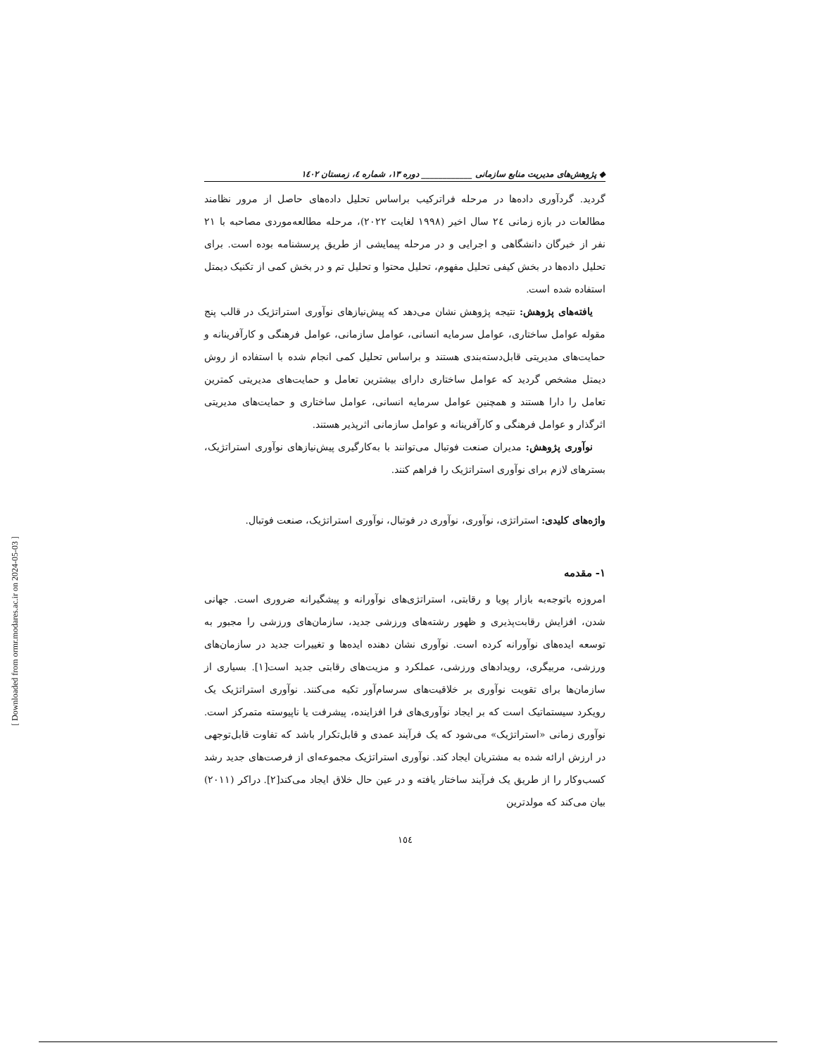◆ پژوهش‌های مدیریت منابع سازمانی ____________ دوره ۱۳، شماره ٤، زمستان ۱٤۰۲
گردید. گردآوری داده‌ها در مرحله فراترکیب براساس تحلیل داده‌های حاصل از مرور نظامند مطالعات در بازه زمانی ٢٤ سال اخیر (۱۹۹۸ لغایت ۲۰۲۲)، مرحله مطالعه‌موردی مصاحبه با ۲۱ نفر از خبرگان دانشگاهی و اجرایی و در مرحله پیمایشی از طریق پرسشنامه بوده است. برای تحلیل داده‌ها در بخش کیفی تحلیل مفهوم، تحلیل محتوا و تحلیل تم و در بخش کمی از تکنیک دیمتل استفاده شده است.
یافته‌های پژوهش: نتیجه پژوهش نشان می‌دهد که پیش‌نیازهای نوآوری استراتژیک در قالب پنج مقوله عوامل ساختاری، عوامل سرمایه انسانی، عوامل سازمانی، عوامل فرهنگی و کارآفرینانه و حمایت‌های مدیریتی قابل‌دسته‌بندی هستند و براساس تحلیل کمی انجام شده با استفاده از روش دیمتل مشخص گردید که عوامل ساختاری دارای بیشترین تعامل و حمایت‌های مدیریتی کمترین تعامل را دارا هستند و همچنین عوامل سرمایه انسانی، عوامل ساختاری و حمایت‌های مدیریتی اثرگذار و عوامل فرهنگی و کارآفرینانه و عوامل سازمانی اثرپذیر هستند.
نوآوری پژوهش: مدیران صنعت فوتبال می‌توانند با به‌کارگیری پیش‌نیازهای نوآوری استراتژیک، بسترهای لازم برای نوآوری استراتژیک را فراهم کنند.
واژه‌های کلیدی: استراتژی، نوآوری، نوآوری در فوتبال، نوآوری استراتژیک، صنعت فوتبال.
۱- مقدمه
امروزه باتوجه‌به بازار پویا و رقابتی، استراتژی‌های نوآورانه و پیشگیرانه ضروری است. جهانی شدن، افزایش رقابت‌پذیری و ظهور رشته‌های ورزشی جدید، سازمان‌های ورزشی را مجبور به توسعه ایده‌های نوآورانه کرده است. نوآوری نشان دهنده ایده‌ها و تغییرات جدید در سازمان‌های ورزشی، مربیگری، رویدادهای ورزشی، عملکرد و مزیت‌های رقابتی جدید است[۱]. بسیاری از سازمان‌ها برای تقویت نوآوری بر خلاقیت‌های سرسام‌آور تکیه می‌کنند. نوآوری استراتژیک یک رویکرد سیستماتیک است که بر ایجاد نوآوری‌های فرا افزاینده، پیشرفت یا ناپیوسته متمرکز است. نوآوری زمانی «استراتژیک» می‌شود که یک فرآیند عمدی و قابل‌تکرار باشد که تفاوت قابل‌توجهی در ارزش ارائه شده به مشتریان ایجاد کند. نوآوری استراتژیک مجموعه‌ای از فرصت‌های جدید رشد کسب‌وکار را از طریق یک فرآیند ساختار یافته و در عین حال خلاق ایجاد می‌کند[۲]. دراکر (۲۰۱۱) بیان می‌کند که مولدترین
۱٥٤
[ Downloaded from ormr.modares.ac.ir on 2024-05-03 ]